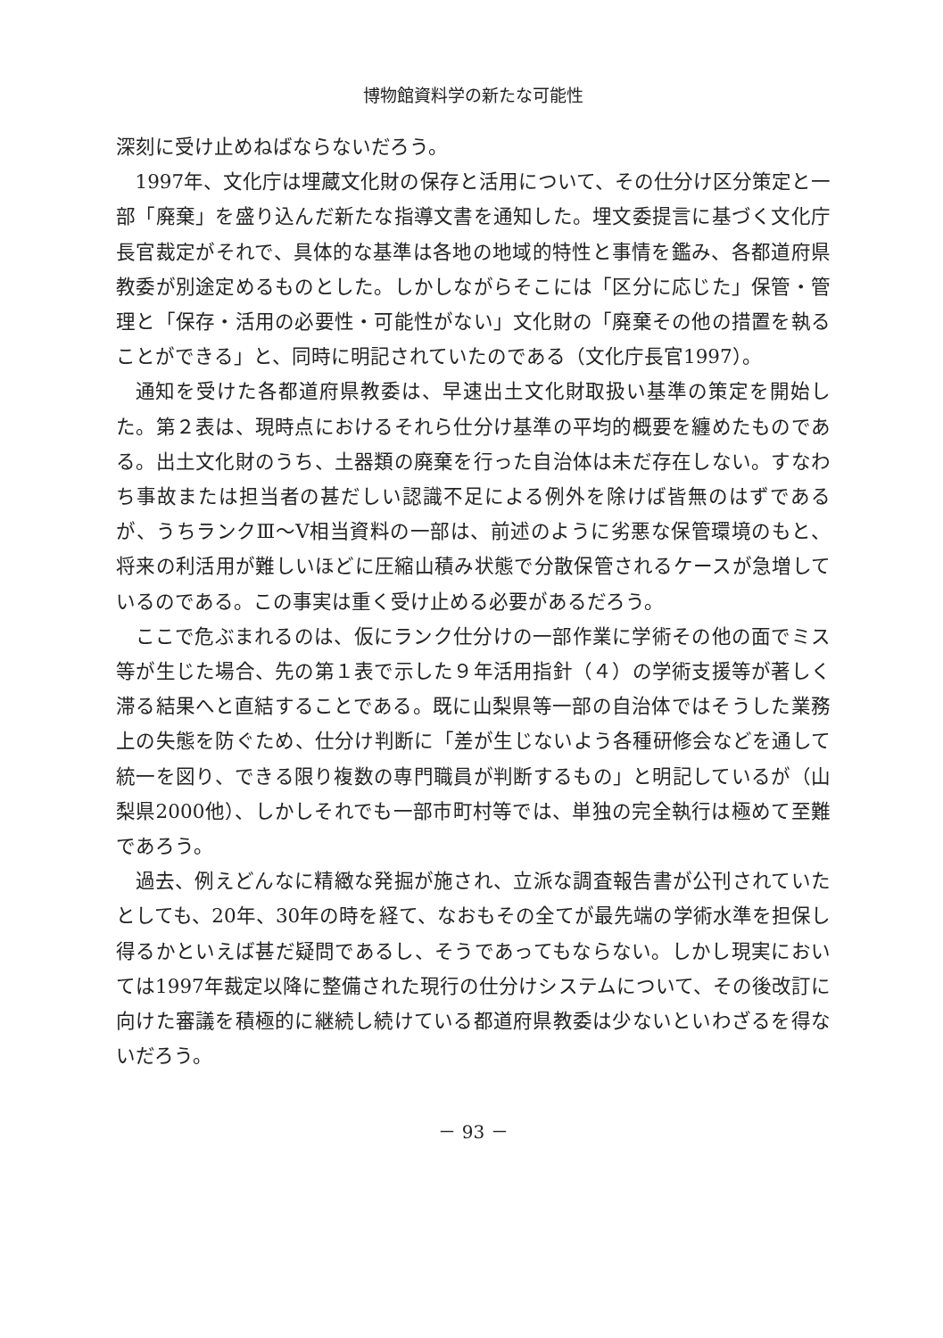博物館資料学の新たな可能性
深刻に受け止めねばならないだろう。
1997年、文化庁は埋蔵文化財の保存と活用について、その仕分け区分策定と一部「廃棄」を盛り込んだ新たな指導文書を通知した。埋文委提言に基づく文化庁長官裁定がそれで、具体的な基準は各地の地域的特性と事情を鑑み、各都道府県教委が別途定めるものとした。しかしながらそこには「区分に応じた」保管・管理と「保存・活用の必要性・可能性がない」文化財の「廃棄その他の措置を執ることができる」と、同時に明記されていたのである（文化庁長官1997）。
通知を受けた各都道府県教委は、早速出土文化財取扱い基準の策定を開始した。第２表は、現時点におけるそれら仕分け基準の平均的概要を纏めたものである。出土文化財のうち、土器類の廃棄を行った自治体は未だ存在しない。すなわち事故または担当者の甚だしい認識不足による例外を除けば皆無のはずであるが、うちランクⅢ～Ⅴ相当資料の一部は、前述のように劣悪な保管環境のもと、将来の利活用が難しいほどに圧縮山積み状態で分散保管されるケースが急増しているのである。この事実は重く受け止める必要があるだろう。
ここで危ぶまれるのは、仮にランク仕分けの一部作業に学術その他の面でミス等が生じた場合、先の第１表で示した９年活用指針（４）の学術支援等が著しく滞る結果へと直結することである。既に山梨県等一部の自治体ではそうした業務上の失態を防ぐため、仕分け判断に「差が生じないよう各種研修会などを通して統一を図り、できる限り複数の専門職員が判断するもの」と明記しているが（山梨県2000他）、しかしそれでも一部市町村等では、単独の完全執行は極めて至難であろう。
過去、例えどんなに精緻な発掘が施され、立派な調査報告書が公刊されていたとしても、20年、30年の時を経て、なおもその全てが最先端の学術水準を担保し得るかといえば甚だ疑問であるし、そうであってもならない。しかし現実においては1997年裁定以降に整備された現行の仕分けシステムについて、その後改訂に向けた審議を積極的に継続し続けている都道府県教委は少ないといわざるを得ないだろう。
－ 93 －